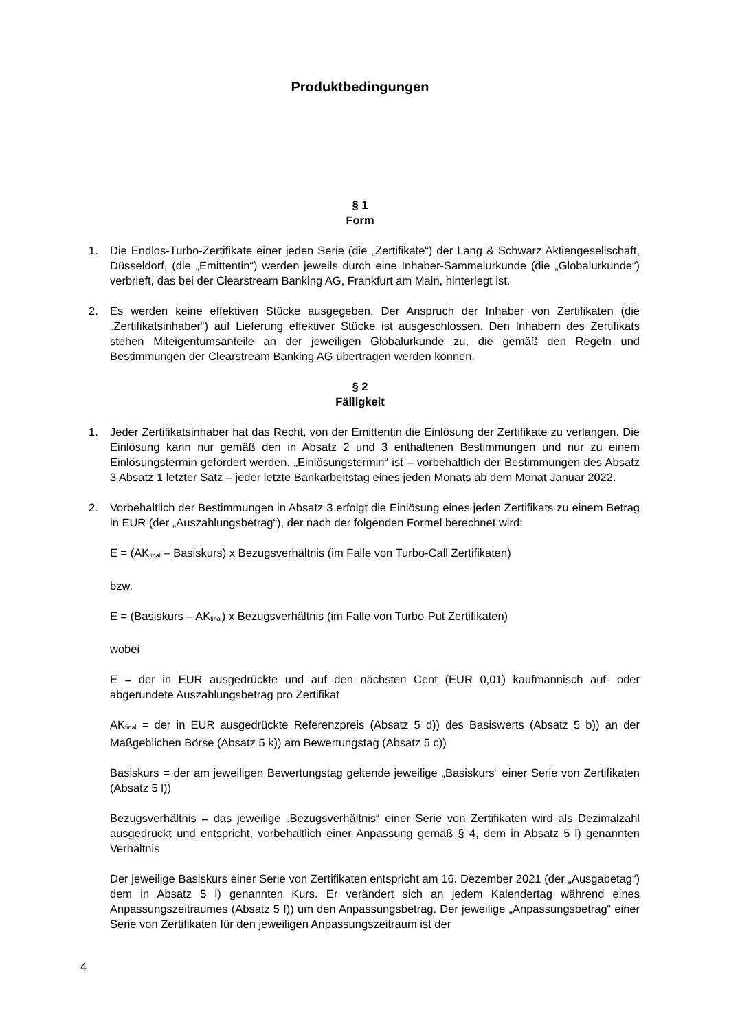Produktbedingungen
§ 1
Form
1. Die Endlos-Turbo-Zertifikate einer jeden Serie (die „Zertifikate“) der Lang & Schwarz Aktiengesellschaft, Düsseldorf, (die „Emittentin“) werden jeweils durch eine Inhaber-Sammelurkunde (die „Globalurkunde“) verbrieft, das bei der Clearstream Banking AG, Frankfurt am Main, hinterlegt ist.
2. Es werden keine effektiven Stücke ausgegeben. Der Anspruch der Inhaber von Zertifikaten (die „Zertifikatsinhaber“) auf Lieferung effektiver Stücke ist ausgeschlossen. Den Inhabern des Zertifikats stehen Miteigentumsanteile an der jeweiligen Globalurkunde zu, die gemäß den Regeln und Bestimmungen der Clearstream Banking AG übertragen werden können.
§ 2
Fälligkeit
1. Jeder Zertifikatsinhaber hat das Recht, von der Emittentin die Einlösung der Zertifikate zu verlangen. Die Einlösung kann nur gemäß den in Absatz 2 und 3 enthaltenen Bestimmungen und nur zu einem Einlösungstermin gefordert werden. „Einlösungstermin“ ist – vorbehaltlich der Bestimmungen des Absatz 3 Absatz 1 letzter Satz – jeder letzte Bankarbeitstag eines jeden Monats ab dem Monat Januar 2022.
2. Vorbehaltlich der Bestimmungen in Absatz 3 erfolgt die Einlösung eines jeden Zertifikats zu einem Betrag in EUR (der „Auszahlungsbetrag“), der nach der folgenden Formel berechnet wird:
E = (AK<sub>final</sub> – Basiskurs) x Bezugsverhältnis (im Falle von Turbo-Call Zertifikaten)
bzw.
E = (Basiskurs – AK<sub>final</sub>) x Bezugsverhältnis (im Falle von Turbo-Put Zertifikaten)
wobei
E = der in EUR ausgedrückte und auf den nächsten Cent (EUR 0,01) kaufmännisch auf- oder abgerundete Auszahlungsbetrag pro Zertifikat
AK<sub>final</sub> = der in EUR ausgedrückte Referenzpreis (Absatz 5 d)) des Basiswerts (Absatz 5 b)) an der Maßgeblichen Börse (Absatz 5 k)) am Bewertungstag (Absatz 5 c))
Basiskurs = der am jeweiligen Bewertungstag geltende jeweilige „Basiskurs“ einer Serie von Zertifikaten (Absatz 5 l))
Bezugsverhältnis = das jeweilige „Bezugsverhältnis“ einer Serie von Zertifikaten wird als Dezimalzahl ausgedrückt und entspricht, vorbehaltlich einer Anpassung gemäß § 4, dem in Absatz 5 l) genannten Verhältnis
Der jeweilige Basiskurs einer Serie von Zertifikaten entspricht am 16. Dezember 2021 (der „Ausgabetag“) dem in Absatz 5 l) genannten Kurs. Er verändert sich an jedem Kalendertag während eines Anpassungszeitraumes (Absatz 5 f)) um den Anpassungsbetrag. Der jeweilige „Anpassungsbetrag“ einer Serie von Zertifikaten für den jeweiligen Anpassungszeitraum ist der
4